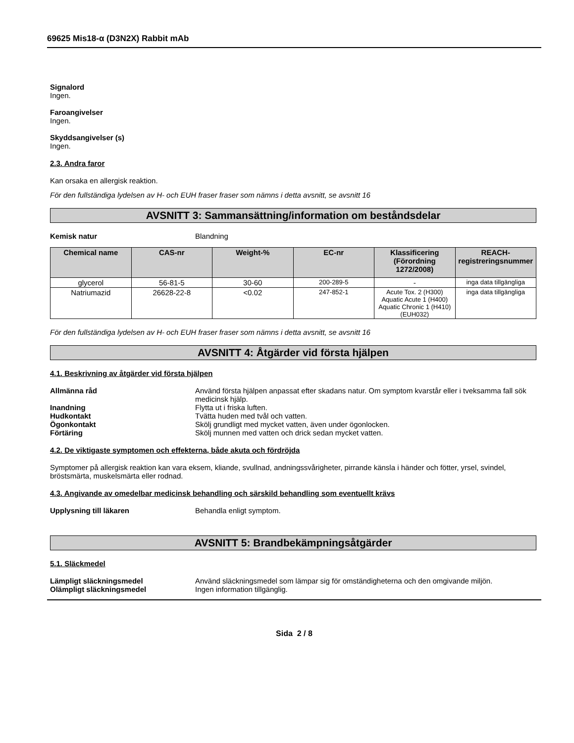69625 Mis18-α (D3N2X) Rabbit mAb
Signalord
Ingen.
Faroangivelser
Ingen.
Skyddsangivelser (s)
Ingen.
2.3. Andra faror
Kan orsaka en allergisk reaktion.
För den fullständiga lydelsen av H- och EUH fraser fraser som nämns i detta avsnitt, se avsnitt 16
AVSNITT 3: Sammansättning/information om beståndsdelar
Kemisk natur Blandning
| Chemical name | CAS-nr | Weight-% | EC-nr | Klassificering (Förordning 1272/2008) | REACH-registreringsnummer |
| --- | --- | --- | --- | --- | --- |
| glycerol | 56-81-5 | 30-60 | 200-289-5 | - | inga data tillgängliga |
| Natriumazid | 26628-22-8 | <0.02 | 247-852-1 | Acute Tox. 2 (H300) Aquatic Acute 1 (H400) Aquatic Chronic 1 (H410) (EUH032) | inga data tillgängliga |
För den fullständiga lydelsen av H- och EUH fraser fraser som nämns i detta avsnitt, se avsnitt 16
AVSNITT 4: Åtgärder vid första hjälpen
4.1. Beskrivning av åtgärder vid första hjälpen
Allmänna råd Använd första hjälpen anpassat efter skadans natur. Om symptom kvarstår eller i tveksamma fall sök medicinsk hjälp.
Inandning Flytta ut i friska luften.
Hudkontakt Tvätta huden med tvål och vatten.
Ögonkontakt Skölj grundligt med mycket vatten, även under ögonlocken.
Förtäring Skölj munnen med vatten och drick sedan mycket vatten.
4.2. De viktigaste symptomen och effekterna, både akuta och fördröjda
Symptomer på allergisk reaktion kan vara eksem, kliande, svullnad, andningssvårigheter, pirrande känsla i händer och fötter, yrsel, svindel, bröstsmärta, muskelsmärta eller rodnad.
4.3. Angivande av omedelbar medicinsk behandling och särskild behandling som eventuellt krävs
Upplysning till läkaren Behandla enligt symptom.
AVSNITT 5: Brandbekämpningsåtgärder
5.1. Släckmedel
Lämpligt släckningsmedel Använd släckningsmedel som lämpar sig för omständigheterna och den omgivande miljön.
Olämpligt släckningsmedel Ingen information tillgänglig.
Sida 2 / 8